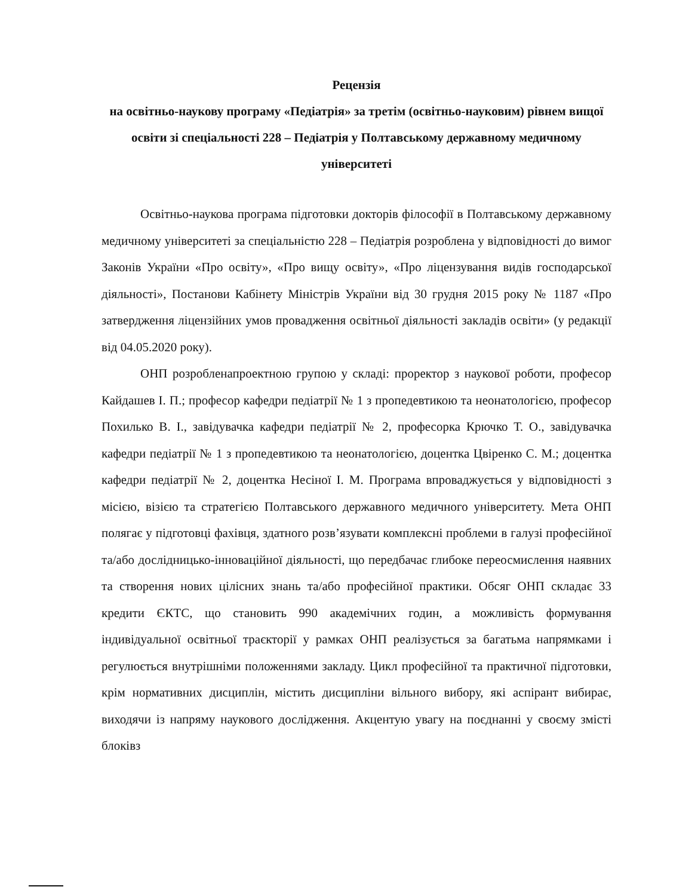Рецензія
на освітньо-наукову програму «Педіатрія» за третім (освітньо-науковим) рівнем вищої освіти зі спеціальності 228 – Педіатрія у Полтавському державному медичному університеті
Освітньо-наукова програма підготовки докторів філософії в Полтавському державному медичному університеті за спеціальністю 228 – Педіатрія розроблена у відповідності до вимог Законів України «Про освіту», «Про вищу освіту», «Про ліцензування видів господарської діяльності», Постанови Кабінету Міністрів України від 30 грудня 2015 року № 1187 «Про затвердження ліцензійних умов провадження освітньої діяльності закладів освіти» (у редакції від 04.05.2020 року).
ОНП розробленапроектною групою у складі: проректор з наукової роботи, професор Кайдашев І. П.; професор кафедри педіатрії № 1 з пропедевтикою та неонатологією, професор Похилько В. І., завідувачка кафедри педіатрії № 2, професорка Крючко Т. О., завідувачка кафедри педіатрії № 1 з пропедевтикою та неонатологією, доцентка Цвіренко С. М.; доцентка кафедри педіатрії № 2, доцентка Несіної І. М. Програма впроваджується у відповідності з місією, візією та стратегією Полтавського державного медичного університету. Мета ОНП полягає у підготовці фахівця, здатного розв’язувати комплексні проблеми в галузі професійної та/або дослідницько-інноваційної діяльності, що передбачає глибоке переосмислення наявних та створення нових цілісних знань та/або професійної практики. Обсяг ОНП складає 33 кредити ЄКТС, що становить 990 академічних годин, а можливість формування індивідуальної освітньої траєкторії у рамках ОНП реалізується за багатьма напрямками і регулюється внутрішніми положеннями закладу. Цикл професійної та практичної підготовки, крім нормативних дисциплін, містить дисципліни вільного вибору, які аспірант вибирає, виходячи із напряму наукового дослідження. Акцентую увагу на поєднанні у своєму змісті блоківз